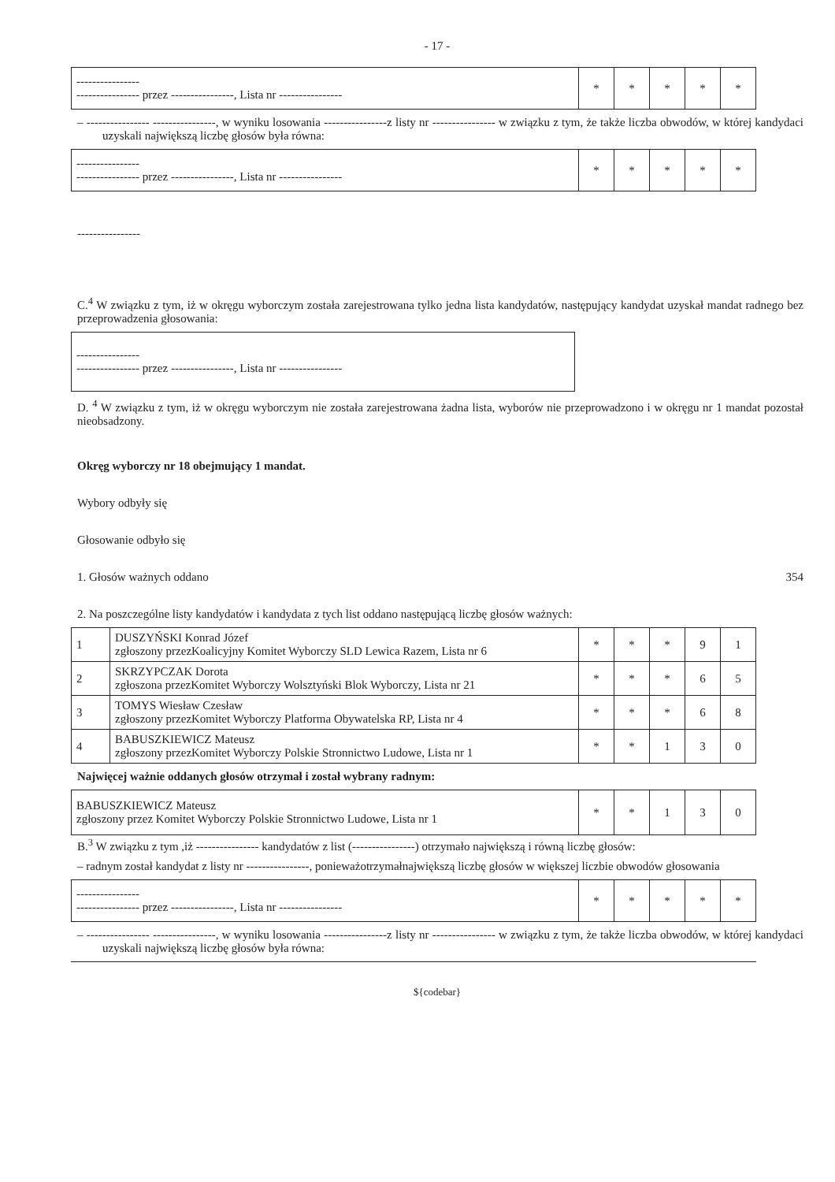- 17 -
| ---------------- ---------------- przez ----------------, Lista nr ---------------- | * | * | * | * | * |
– ---------------- ----------------, w wyniku losowania ----------------z listy nr ---------------- w związku z tym, że także liczba obwodów, w której kandydaci uzyskali największą liczbę głosów była równa:
| ---------------- ---------------- przez ----------------, Lista nr ---------------- | * | * | * | * | * |
----------------
C.<sup>4</sup> W związku z tym, iż w okręgu wyborczym została zarejestrowana tylko jedna lista kandydatów, następujący kandydat uzyskał mandat radnego bez przeprowadzenia głosowania:
| ---------------- ---------------- przez ----------------, Lista nr ---------------- |
D. <sup>4</sup> W związku z tym, iż w okręgu wyborczym nie została zarejestrowana żadna lista, wyborów nie przeprowadzono i w okręgu nr 1 mandat pozostał nieobsadzony.
Okręg wyborczy nr 18 obejmujący 1 mandat.
Wybory odbyły się
Głosowanie odbyło się
1. Głosów ważnych oddano 354
2. Na poszczególne listy kandydatów i kandydata z tych list oddano następującą liczbę głosów ważnych:
| 1 | DUSZYŃSKI Konrad Józef zgłoszony przezKoalicyjny Komitet Wyborczy SLD Lewica Razem, Lista nr 6 | * | * | * | 9 | 1 |
| 2 | SKRZYPCZAK Dorota zgłoszona przezKomitet Wyborczy Wolsztyński Blok Wyborczy, Lista nr 21 | * | * | * | 6 | 5 |
| 3 | TOMYS Wiesław Czesław zgłoszony przezKomitet Wyborczy Platforma Obywatelska RP, Lista nr 4 | * | * | * | 6 | 8 |
| 4 | BABUSZKIEWICZ Mateusz zgłoszony przezKomitet Wyborczy Polskie Stronnictwo Ludowe, Lista nr 1 | * | * | 1 | 3 | 0 |
Najwięcej ważnie oddanych głosów otrzymał i został wybrany radnym:
| BABUSZKIEWICZ Mateusz zgłoszony przez Komitet Wyborczy Polskie Stronnictwo Ludowe, Lista nr 1 | * | * | 1 | 3 | 0 |
B.<sup>3</sup> W związku z tym ,iż ---------------- kandydatów z list (----------------) otrzymało największą i równą liczbę głosów:
– radnym został kandydat z listy nr ----------------, ponieważotrzymałnajwiększą liczbę głosów w większej liczbie obwodów głosowania
| ---------------- ---------------- przez ----------------, Lista nr ---------------- | * | * | * | * | * |
– ---------------- ----------------, w wyniku losowania ----------------z listy nr ---------------- w związku z tym, że także liczba obwodów, w której kandydaci uzyskali największą liczbę głosów była równa:
${codebar}